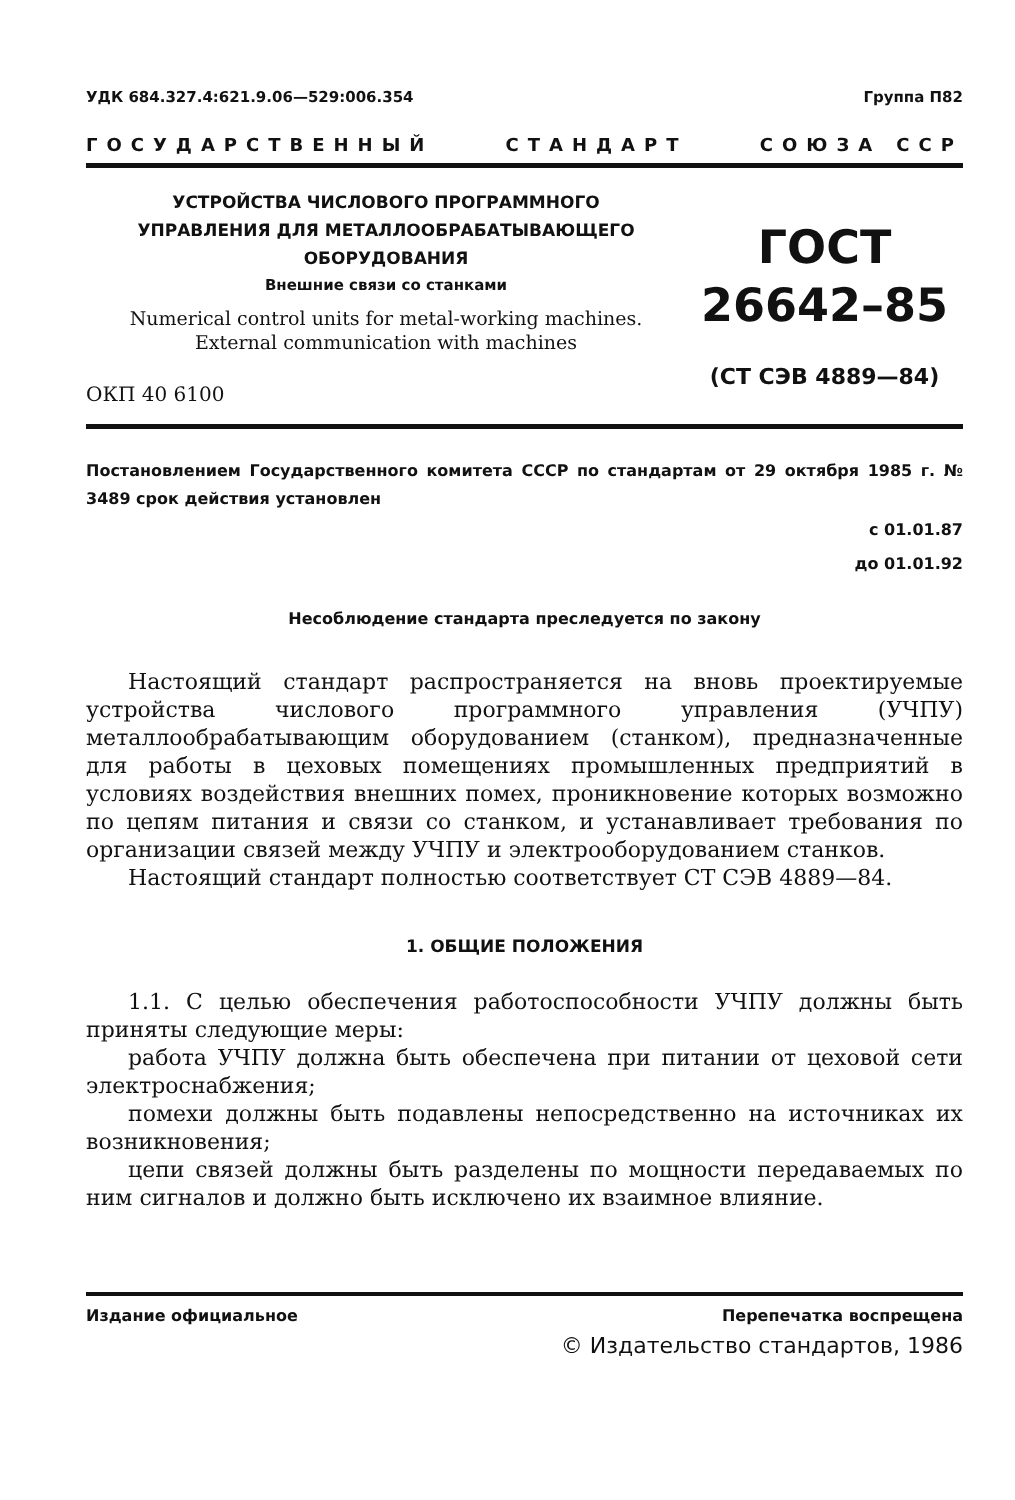УДК 684.327.4:621.9.06—529:006.354 Группа П82
ГОСУДАРСТВЕННЫЙ СТАНДАРТ СОЮЗА ССР
УСТРОЙСТВА ЧИСЛОВОГО ПРОГРАММНОГО
УПРАВЛЕНИЯ ДЛЯ МЕТАЛЛООБРАБАТЫВАЮЩЕГО
ОБОРУДОВАНИЯ
Внешние связи со станками
Numerical control units for metal-working machines.
External communication with machines
ОКП 40 6100
ГОСТ
26642–85
(СТ СЭВ 4889—84)
Постановлением Государственного комитета СССР по стандартам от 29 октября 1985 г. № 3489 срок действия установлен
с 01.01.87
до 01.01.92
Несоблюдение стандарта преследуется по закону
Настоящий стандарт распространяется на вновь проектируемые устройства числового программного управления (УЧПУ) металлообрабатывающим оборудованием (станком), предназначенные для работы в цеховых помещениях промышленных предприятий в условиях воздействия внешних помех, проникновение которых возможно по цепям питания и связи со станком, и устанавливает требования по организации связей между УЧПУ и электрооборудованием станков.
Настоящий стандарт полностью соответствует СТ СЭВ 4889—84.
1. ОБЩИЕ ПОЛОЖЕНИЯ
1.1. С целью обеспечения работоспособности УЧПУ должны быть приняты следующие меры:
работа УЧПУ должна быть обеспечена при питании от цеховой сети электроснабжения;
помехи должны быть подавлены непосредственно на источниках их возникновения;
цепи связей должны быть разделены по мощности передаваемых по ним сигналов и должно быть исключено их взаимное влияние.
Издание официальное Перепечатка воспрещена
© Издательство стандартов, 1986